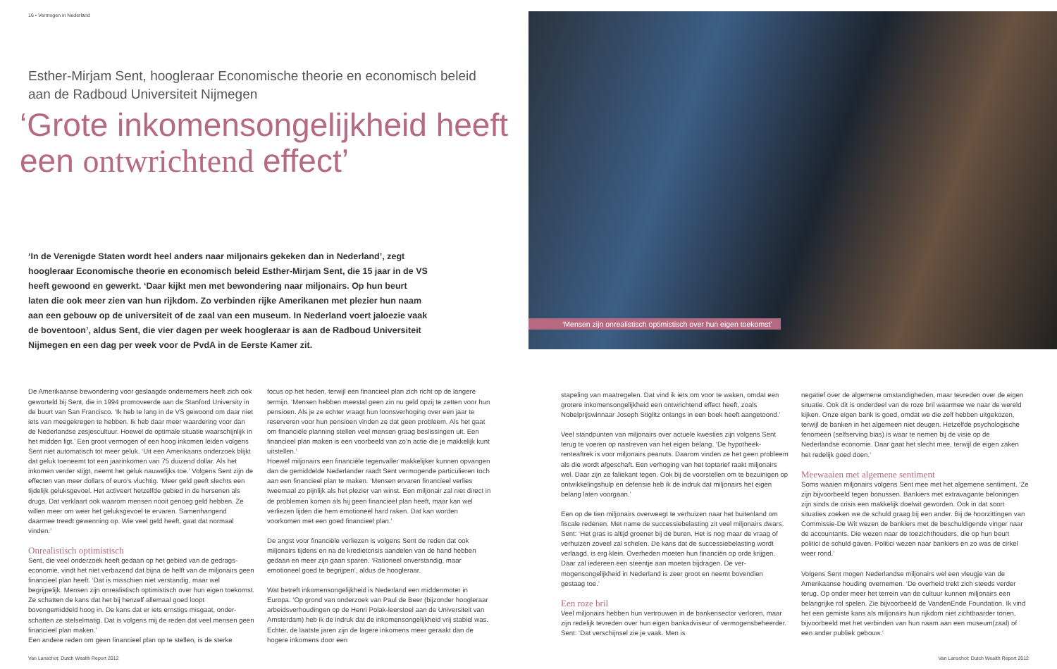16 • Vermogen in Nederland
Esther-Mirjam Sent, hoogleraar Economische theorie en economisch beleid aan de Radboud Universiteit Nijmegen
‘Grote inkomensongelijkheid heeft een ontwrichtend effect’
‘In de Verenigde Staten wordt heel anders naar miljonairs gekeken dan in Nederland’, zegt hoogleraar Economische theorie en economisch beleid Esther-Mirjam Sent, die 15 jaar in de VS heeft gewoond en gewerkt. ‘Daar kijkt men met bewondering naar miljonairs. Op hun beurt laten die ook meer zien van hun rijkdom. Zo verbinden rijke Amerikanen met plezier hun naam aan een gebouw op de universiteit of de zaal van een museum. In Nederland voert jaloezie vaak de boventoon’, aldus Sent, die vier dagen per week hoogleraar is aan de Radboud Universiteit Nijmegen en een dag per week voor de PvdA in de Eerste Kamer zit.
De Amerikaanse bewondering voor geslaagde ondernemers heeft zich ook geworteld bij Sent, die in 1994 promoveerde aan de Stanford University in de buurt van San Francisco. ‘Ik heb te lang in de VS gewoond om daar niet iets van meegekregen te hebben. Ik heb daar meer waardering voor dan de Nederlandse zesjescultuur. Hoewel de optimale situatie waarschijnlijk in het midden ligt.’ Een groot vermogen of een hoog inkomen leiden volgens Sent niet automatisch tot meer geluk. ‘Uit een Amerikaans onderzoek blijkt dat geluk toeneemt tot een jaarinkomen van 75 duizend dollar. Als het inkomen verder stijgt, neemt het geluk nauwelijks toe.’ Volgens Sent zijn de effecten van meer dollars of euro’s vluchtig. ‘Meer geld geeft slechts een tijdelijk geluksgevoel. Het activeert hetzelfde gebied in de hersenen als drugs. Dat verklaart ook waarom mensen nooit genoeg geld hebben. Ze willen meer om weer het geluksgevoel te ervaren. Samenhangend daarmee treedt gewenning op. Wie veel geld heeft, gaat dat normaal vinden.’
Onrealistisch optimistisch
Sent, die veel onderzoek heeft gedaan op het gebied van de gedrags­economie, vindt het niet verbazend dat bijna de helft van de miljonairs geen financieel plan heeft. ‘Dat is misschien niet verstandig, maar wel begrijpelijk. Mensen zijn onrealistisch optimistisch over hun eigen toekomst. Ze schatten de kans dat het bij henzelf allemaal goed loopt bovengemiddeld hoog in. De kans dat er iets ernstigs misgaat, onder­schatten ze stelselmatig. Dat is volgens mij de reden dat veel mensen geen financieel plan maken.’
Een andere reden om geen financieel plan op te stellen, is de sterke
focus op het heden, terwijl een financieel plan zich richt op de langere termijn. ‘Mensen hebben meestal geen zin nu geld opzij te zetten voor hun pensioen. Als je ze echter vraagt hun loonsverhoging over een jaar te reserveren voor hun pensioen vinden ze dat geen probleem. Als het gaat om financiële planning stellen veel mensen graag beslissingen uit. Een financieel plan maken is een voorbeeld van zo’n actie die je makkelijk kunt uitstellen.’
Hoewel miljonairs een financiële tegenvaller makkelijker kunnen opvangen dan de gemiddelde Nederlander raadt Sent vermogende particulieren toch aan een financieel plan te maken. ‘Mensen ervaren financieel verlies tweemaal zo pijnlijk als het plezier van winst. Een miljonair zal niet direct in de problemen komen als hij geen financieel plan heeft, maar kan wel verliezen lijden die hem emotioneel hard raken. Dat kan worden voorkomen met een goed financieel plan.’
De angst voor financiële verliezen is volgens Sent de reden dat ook miljonairs tijdens en na de kredietcrisis aandelen van de hand hebben gedaan en meer zijn gaan sparen. ‘Rationeel onverstandig, maar emotioneel goed te begrijpen’, aldus de hoogleraar.
Wat betreft inkomensongelijkheid is Nederland een middenmoter in Europa. ‘Op grond van onderzoek van Paul de Beer (bijzonder hoogleraar arbeidsverhoudingen op de Henri Polak-leerstoel aan de Universiteit van Amsterdam) heb ik de indruk dat de inkomensongelijkheid vrij stabiel was. Echter, de laatste jaren zijn de lagere inkomens meer geraakt dan de hogere inkomens door een
Van Lanschot: Dutch Wealth Report 2012
‘Mensen zijn onrealistisch optimistisch over hun eigen toekomst’
stapeling van maatregelen. Dat vind ik iets om voor te waken, omdat een grotere inkomensongelijkheid een ontwrichtend effect heeft, zoals Nobelprijswinnaar Joseph Stiglitz onlangs in een boek heeft aangetoond.’
Veel standpunten van miljonairs over actuele kwesties zijn volgens Sent terug te voeren op nastreven van het eigen belang. ‘De hypotheek­renteaftrek is voor miljonairs peanuts. Daarom vinden ze het geen probleem als die wordt afgeschaft. Een verhoging van het toptarief raakt miljonairs wel. Daar zijn ze faliekant tegen. Ook bij de voorstellen om te bezuinigen op ontwikkelingshulp en defensie heb ik de indruk dat miljonairs het eigen belang laten voorgaan.’
Een op de tien miljonairs overweegt te verhuizen naar het buitenland om fiscale redenen. Met name de successiebelasting zit veel miljonairs dwars. Sent: ‘Het gras is altijd groener bij de buren. Het is nog maar de vraag of verhuizen zoveel zal schelen. De kans dat de successiebelasting wordt verlaagd, is erg klein. Overheden moeten hun financiën op orde krijgen. Daar zal iedereen een steentje aan moeten bijdragen. De ver­mogensongelijkheid in Nederland is zeer groot en neemt bovendien gestaag toe.’
Een roze bril
Veel miljonairs hebben hun vertrouwen in de bankensector verloren, maar zijn redelijk tevreden over hun eigen bankadviseur of vermogensbeheerder. Sent: ‘Dat verschijnsel zie je vaak. Men is
negatief over de algemene omstandigheden, maar tevreden over de eigen situatie. Ook dit is onderdeel van de roze bril waarmee we naar de wereld kijken. Onze eigen bank is goed, omdat we die zelf hebben uitgekozen, terwijl de banken in het algemeen niet deugen. Hetzelfde psychologische fenomeen (selfserving bias) is waar te nemen bij de visie op de Nederlandse economie. Daar gaat het slecht mee, terwijl de eigen zaken het redelijk goed doen.’
Meewaaien met algemene sentiment
Soms waaien miljonairs volgens Sent mee met het algemene sentiment. ‘Ze zijn bijvoorbeeld tegen bonussen. Bankiers met extravagante belo­ningen zijn sinds de crisis een makkelijk doelwit geworden. Ook in dat soort situaties zoeken we de schuld graag bij een ander. Bij de hoorzit­tingen van Commissie-De Wit wezen de bankiers met de beschuldigen­de vinger naar de accountants. Die wezen naar de toezichthouders, die op hun beurt politici de schuld gaven. Politici wezen naar bankiers en zo was de cirkel weer rond.’
Volgens Sent mogen Nederlandse miljonairs wel een vleugje van de Amerikaanse houding overnemen. ‘De overheid trekt zich steeds verder terug. Op onder meer het terrein van de cultuur kunnen miljonairs een belangrijke rol spelen. Zie bijvoorbeeld de VandenEnde Foundation. Ik vind het een gemiste kans als miljonairs hun rijkdom niet zichtbaarder tonen, bijvoorbeeld met het verbinden van hun naam aan een museum(zaal) of een ander publiek gebouw.’
Van Lanschot: Dutch Wealth Report 2012